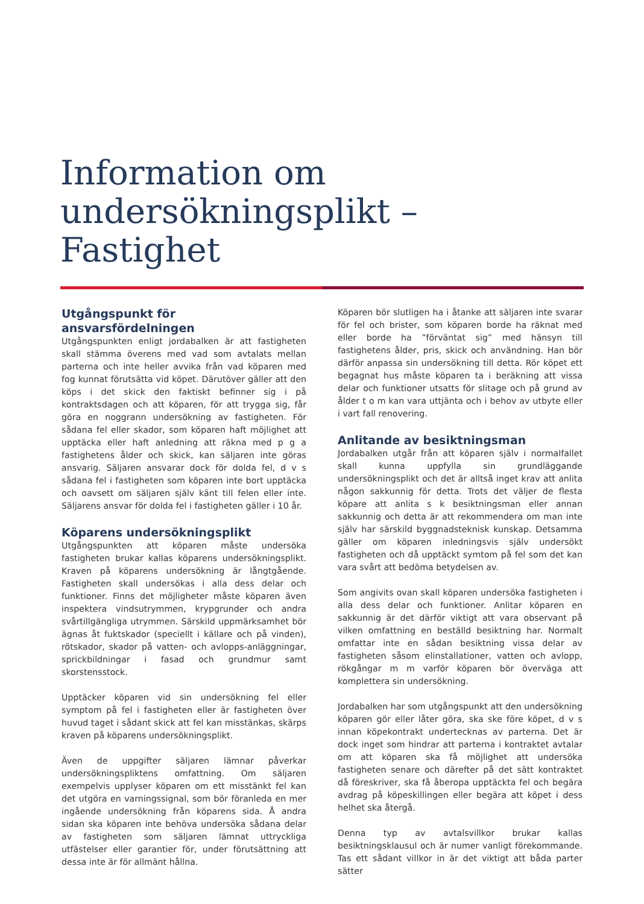Information om undersökningsplikt – Fastighet
Utgångspunkt för ansvarsfördelningen
Utgångspunkten enligt jordabalken är att fastigheten skall stämma överens med vad som avtalats mellan parterna och inte heller avvika från vad köparen med fog kunnat förutsätta vid köpet. Därutöver gäller att den köps i det skick den faktiskt befinner sig i på kontraktsdagen och att köparen, för att trygga sig, får göra en noggrann undersökning av fastigheten. För sådana fel eller skador, som köparen haft möjlighet att upptäcka eller haft anledning att räkna med p g a fastighetens ålder och skick, kan säljaren inte göras ansvarig. Säljaren ansvarar dock för dolda fel, d v s sådana fel i fastigheten som köparen inte bort upptäcka och oavsett om säljaren själv känt till felen eller inte. Säljarens ansvar för dolda fel i fastigheten gäller i 10 år.
Köparens undersökningsplikt
Utgångspunkten att köparen måste undersöka fastigheten brukar kallas köparens undersökningsplikt. Kraven på köparens undersökning är långtgående. Fastigheten skall undersökas i alla dess delar och funktioner. Finns det möjligheter måste köparen även inspektera vindsutrymmen, krypgrunder och andra svårtillgängliga utrymmen. Särskild uppmärksamhet bör ägnas åt fuktskador (speciellt i källare och på vinden), rötskador, skador på vatten- och avlopps-anläggningar, sprickbildningar i fasad och grundmur samt skorstensstock.
Upptäcker köparen vid sin undersökning fel eller symptom på fel i fastigheten eller är fastigheten över huvud taget i sådant skick att fel kan misstänkas, skärps kraven på köparens undersökningsplikt.
Även de uppgifter säljaren lämnar påverkar undersökningspliktens omfattning. Om säljaren exempelvis upplyser köparen om ett misstänkt fel kan det utgöra en varningssignal, som bör föranleda en mer ingående undersökning från köparens sida. Å andra sidan ska köparen inte behöva undersöka sådana delar av fastigheten som säljaren lämnat uttryckliga utfästelser eller garantier för, under förutsättning att dessa inte är för allmänt hållna.
Köparen bör slutligen ha i åtanke att säljaren inte svarar för fel och brister, som köparen borde ha räknat med eller borde ha ”förväntat sig” med hänsyn till fastighetens ålder, pris, skick och användning. Han bör därför anpassa sin undersökning till detta. Rör köpet ett begagnat hus måste köparen ta i beräkning att vissa delar och funktioner utsatts för slitage och på grund av ålder t o m kan vara uttjänta och i behov av utbyte eller i vart fall renovering.
Anlitande av besiktningsman
Jordabalken utgår från att köparen själv i normalfallet skall kunna uppfylla sin grundläggande undersökningsplikt och det är alltså inget krav att anlita någon sakkunnig för detta. Trots det väljer de flesta köpare att anlita s k besiktningsman eller annan sakkunnig och detta är att rekommendera om man inte själv har särskild byggnadsteknisk kunskap. Detsamma gäller om köparen inledningsvis själv undersökt fastigheten och då upptäckt symtom på fel som det kan vara svårt att bedöma betydelsen av.
Som angivits ovan skall köparen undersöka fastigheten i alla dess delar och funktioner. Anlitar köparen en sakkunnig är det därför viktigt att vara observant på vilken omfattning en beställd besiktning har. Normalt omfattar inte en sådan besiktning vissa delar av fastigheten såsom elinstallationer, vatten och avlopp, rökgångar m m varför köparen bör överväga att komplettera sin undersökning.
Jordabalken har som utgångspunkt att den undersökning köparen gör eller låter göra, ska ske före köpet, d v s innan köpekontrakt undertecknas av parterna. Det är dock inget som hindrar att parterna i kontraktet avtalar om att köparen ska få möjlighet att undersöka fastigheten senare och därefter på det sätt kontraktet då föreskriver, ska få åberopa upptäckta fel och begära avdrag på köpeskillingen eller begära att köpet i dess helhet ska återgå.
Denna typ av avtalsvillkor brukar kallas besiktningsklausul och är numer vanligt förekommande. Tas ett sådant villkor in är det viktigt att båda parter sätter